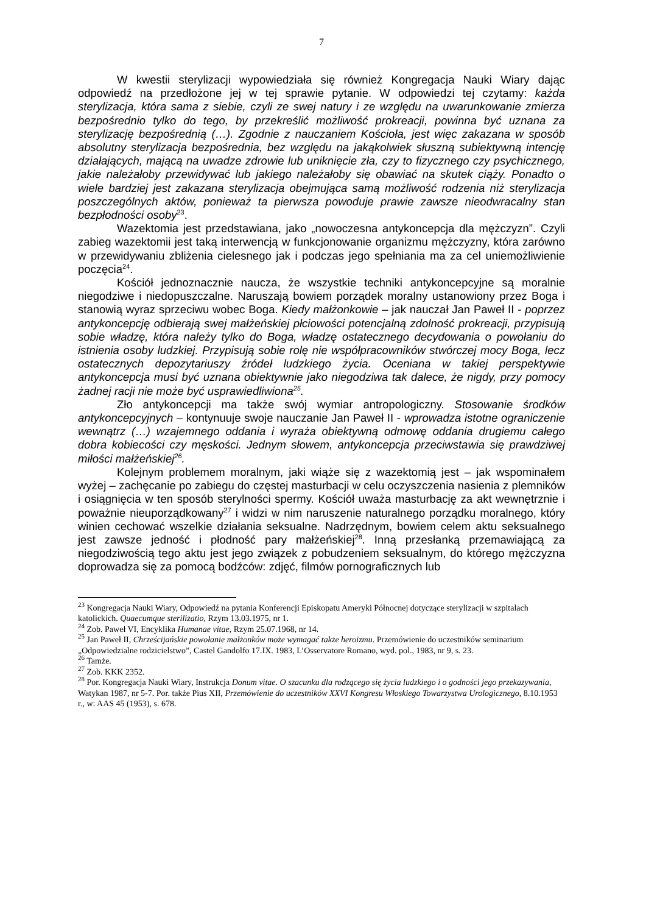7
W kwestii sterylizacji wypowiedziała się również Kongregacja Nauki Wiary dając odpowiedź na przedłożone jej w tej sprawie pytanie. W odpowiedzi tej czytamy: każda sterylizacja, która sama z siebie, czyli ze swej natury i ze względu na uwarunkowanie zmierza bezpośrednio tylko do tego, by przekreślić możliwość prokreacji, powinna być uznana za sterylizację bezpośrednią (…). Zgodnie z nauczaniem Kościoła, jest więc zakazana w sposób absolutny sterylizacja bezpośrednia, bez względu na jakąkolwiek słuszną subiektywną intencję działających, mającą na uwadze zdrowie lub uniknięcie zła, czy to fizycznego czy psychicznego, jakie należałoby przewidywać lub jakiego należałoby się obawiać na skutek ciąży. Ponadto o wiele bardziej jest zakazana sterylizacja obejmująca samą możliwość rodzenia niż sterylizacja poszczególnych aktów, ponieważ ta pierwsza powoduje prawie zawsze nieodwracalny stan bezpłodności osoby<sup>23</sup>.
Wazektomia jest przedstawiana, jako „nowoczesna antykoncepcja dla mężczyzn”. Czyli zabieg wazektomii jest taką interwencją w funkcjonowanie organizmu mężczyzny, która zarówno w przewidywaniu zbliżenia cielesnego jak i podczas jego spełniania ma za cel uniemożliwienie poczęcia<sup>24</sup>.
Kościół jednoznacznie naucza, że wszystkie techniki antykoncepcyjne są moralnie niegodziwe i niedopuszczalne. Naruszają bowiem porządek moralny ustanowiony przez Boga i stanowią wyraz sprzeciwu wobec Boga. Kiedy małżonkowie – jak nauczał Jan Paweł II - poprzez antykoncepcję odbierają swej małżeńskiej płciowości potencjalną zdolność prokreacji, przypisują sobie władzę, która należy tylko do Boga, władzę ostatecznego decydowania o powołaniu do istnienia osoby ludzkiej. Przypisują sobie rolę nie współpracowników stwórczej mocy Boga, lecz ostatecznych depozytariuszy źródeł ludzkiego życia. Oceniana w takiej perspektywie antykoncepcja musi być uznana obiektywnie jako niegodziwa tak dalece, że nigdy, przy pomocy żadnej racji nie może być usprawiedliwiona<sup>25</sup>.
Zło antykoncepcji ma także swój wymiar antropologiczny. Stosowanie środków antykoncepcyjnych – kontynuuje swoje nauczanie Jan Paweł II - wprowadza istotne ograniczenie wewnątrz (…) wzajemnego oddania i wyraża obiektywną odmowę oddania drugiemu całego dobra kobiecości czy męskości. Jednym słowem, antykoncepcja przeciwstawia się prawdziwej miłości małżeńskiej<sup>26</sup>.
Kolejnym problemem moralnym, jaki wiąże się z wazektomią jest – jak wspominałem wyżej – zachęcanie po zabiegu do częstej masturbacji w celu oczyszczenia nasienia z plemników i osiągnięcia w ten sposób sterylności spermy. Kościół uważa masturbację za akt wewnętrznie i poważnie nieuporządkowany<sup>27</sup> i widzi w nim naruszenie naturalnego porządku moralnego, który winien cechować wszelkie działania seksualne. Nadrzędnym, bowiem celem aktu seksualnego jest zawsze jedność i płodność pary małżeńskiej<sup>28</sup>. Inną przesłanką przemawiającą za niegodziwością tego aktu jest jego związek z pobudzeniem seksualnym, do którego mężczyzna doprowadza się za pomocą bodźców: zdjęć, filmów pornograficznych lub
<sup>23</sup> Kongregacja Nauki Wiary, Odpowiedź na pytania Konferencji Episkopatu Ameryki Północnej dotyczące sterylizacji w szpitalach katolickich. Quaecumque sterilizatio, Rzym 13.03.1975, nr 1.
<sup>24</sup> Zob. Paweł VI, Encyklika Humanae vitae, Rzym 25.07.1968, nr 14.
<sup>25</sup> Jan Paweł II, Chrześcijańskie powołanie małżonków może wymagać także heroizmu. Przemówienie do uczestników seminarium „Odpowiedzialne rodzicielstwo”, Castel Gandolfo 17.IX. 1983, L’Osservatore Romano, wyd. pol., 1983, nr 9, s. 23.
<sup>26</sup> Tamże.
<sup>27</sup> Zob. KKK 2352.
<sup>28</sup> Por. Kongregacja Nauki Wiary, Instrukcja Donum vitae. O szacunku dla rodzącego się życia ludzkiego i o godności jego przekazywania, Watykan 1987, nr 5-7. Por. także Pius XII, Przemówienie do uczestników XXVI Kongresu Włoskiego Towarzystwa Urologicznego, 8.10.1953 r., w: AAS 45 (1953), s. 678.